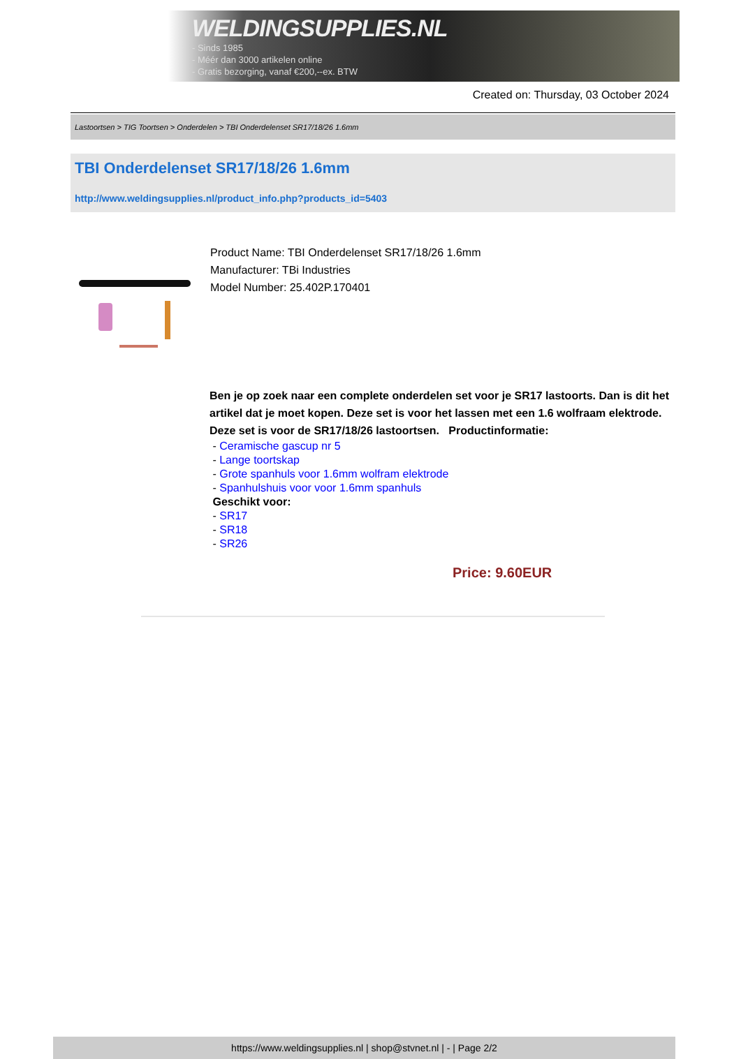WELDINGSUPPLIES.NL
- Sinds 1985
- Méér dan 3000 artikelen online
- Gratis bezorging, vanaf €200,--ex. BTW
Created on: Thursday, 03 October 2024
Lastoortsen > TIG Toortsen > Onderdelen > TBI Onderdelenset SR17/18/26 1.6mm
TBI Onderdelenset SR17/18/26 1.6mm
http://www.weldingsupplies.nl/product_info.php?products_id=5403
Product Name: TBI Onderdelenset SR17/18/26 1.6mm
Manufacturer: TBi Industries
Model Number: 25.402P.170401
Ben je op zoek naar een complete onderdelen set voor je SR17 lastoorts. Dan is dit het artikel dat je moet kopen. Deze set is voor het lassen met een 1.6 wolfraam elektrode. Deze set is voor de SR17/18/26 lastoortsen. Productinformatie:
- Ceramische gascup nr 5
- Lange toortskap
- Grote spanhuls voor 1.6mm wolfram elektrode
- Spanhulshuis voor voor 1.6mm spanhuls
Geschikt voor:
- SR17
- SR18
- SR26
Price: 9.60EUR
https://www.weldingsupplies.nl | shop@stvnet.nl | - | Page 2/2